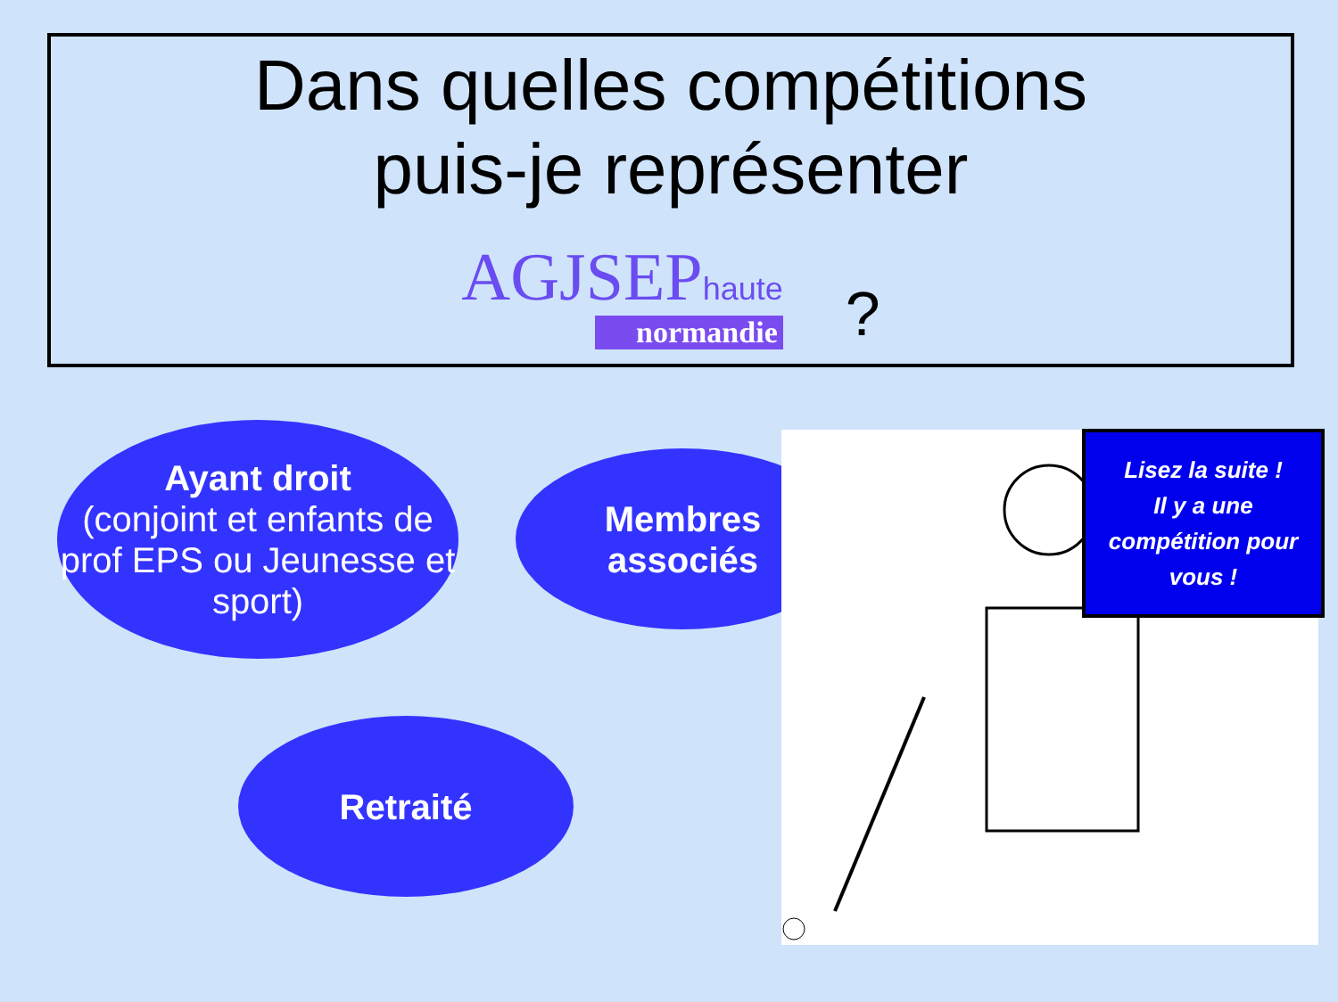Dans quelles compétitions
puis-je représenter
AGJSEPhaute
normandie
?
Ayant droit
(conjoint et enfants de prof EPS ou Jeunesse et sport)
Membres
associés
Retraité
Lisez la suite !
Il y a une compétition pour vous !